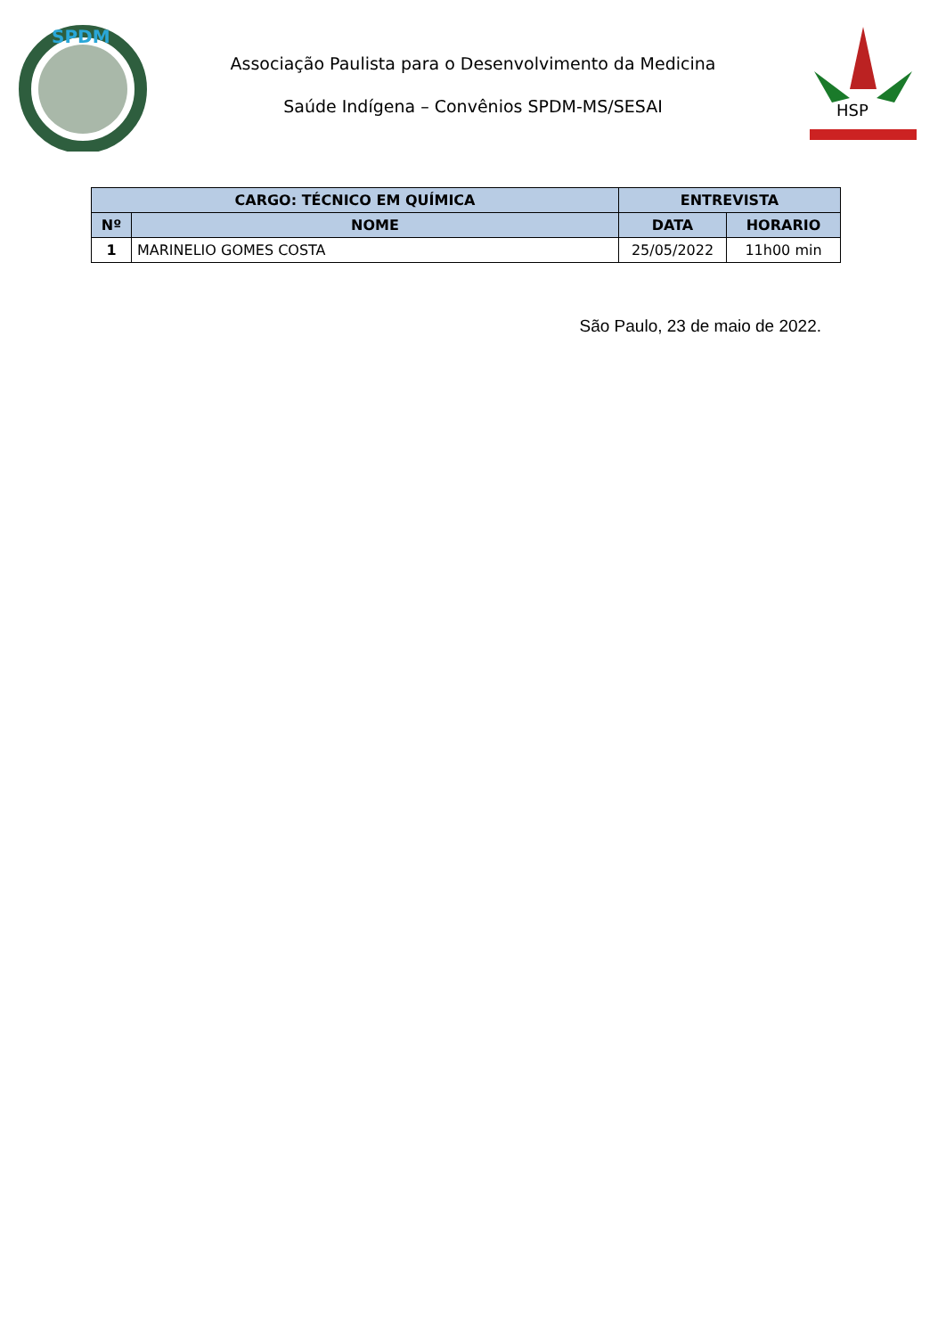SPDM
Associação Paulista para o Desenvolvimento da Medicina
Saúde Indígena – Convênios SPDM-MS/SESAI
HSP
| CARGO: TÉCNICO EM QUÍMICA | | ENTREVISTA | |
| --- | --- | --- | --- |
| Nº | NOME | DATA | HORARIO |
| 1 | MARINELIO GOMES COSTA | 25/05/2022 | 11h00 min |
São Paulo, 23 de maio de 2022.